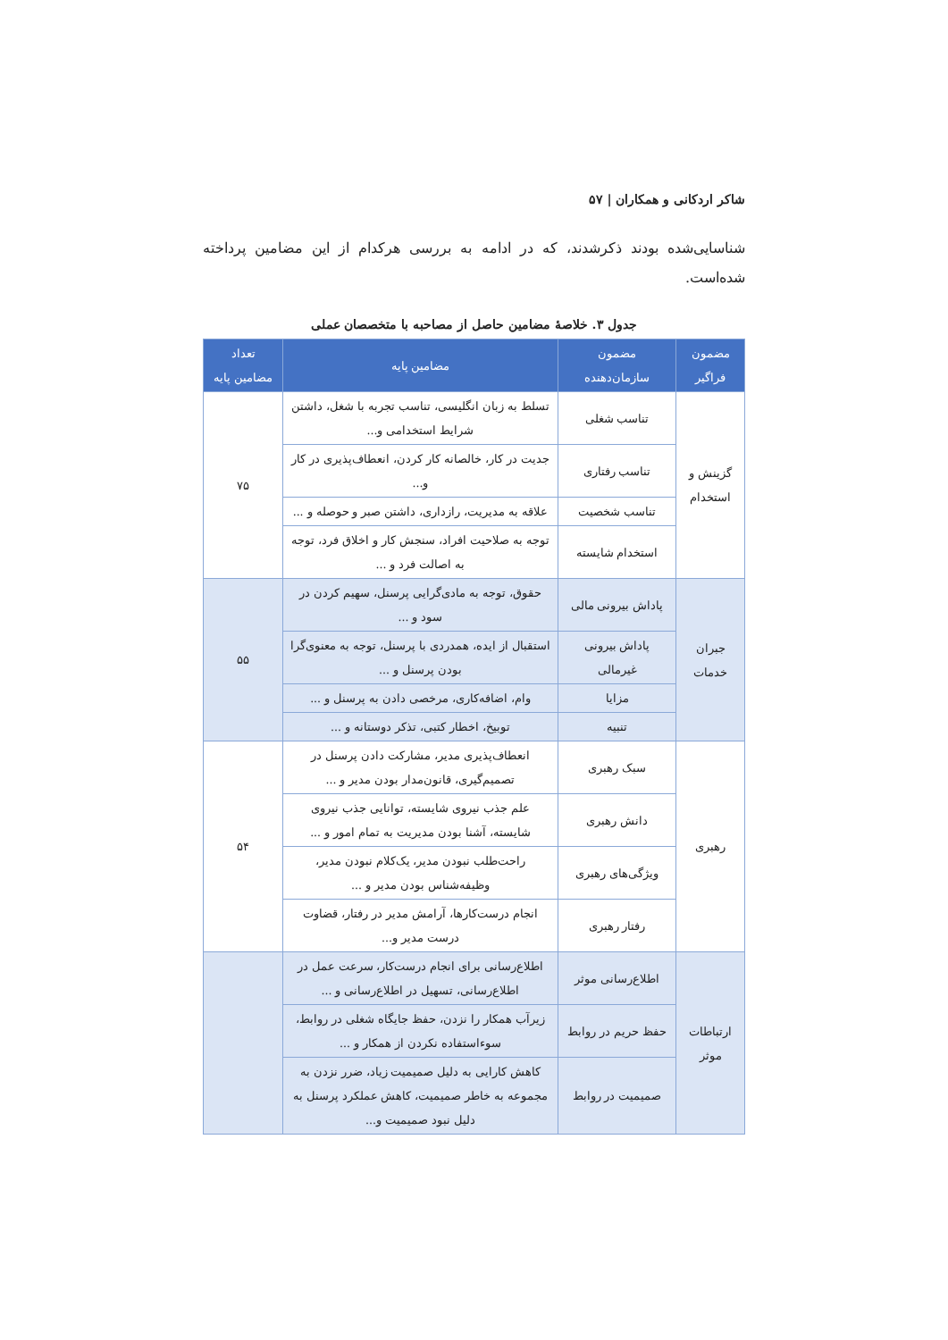شاکر اردکانی و همکاران | ۵۷
شناسایی‌شده بودند ذکرشدند، که در ادامه به بررسی هرکدام از این مضامین پرداخته شده‌است.
جدول ۳. خلاصهٔ مضامین حاصل از مصاحبه با متخصصان عملی
| مضمون فراگیر | مضمون سازمان‌دهنده | مضامین پایه | تعداد مضامین پایه |
| --- | --- | --- | --- |
| گزینش و استخدام | تناسب شغلی | تسلط به زبان انگلیسی، تناسب تجربه با شغل، داشتن شرایط استخدامی و... | ۷۵ |
| | تناسب رفتاری | جدیت در کار، خالصانه کار کردن، انعطاف‌پذیری در کار و... | |
| | تناسب شخصیت | علاقه به مدیریت، رازداری، داشتن صبر و حوصله و ... | |
| | استخدام شایسته | توجه به صلاحیت افراد، سنجش کار و اخلاق فرد، توجه به اصالت فرد و ... | |
| جبران خدمات | پاداش بیرونی مالی | حقوق، توجه به مادی‌گرایی پرسنل، سهیم کردن در سود و ... | ۵۵ |
| | پاداش بیرونی غیرمالی | استقبال از ایده، همدردی با پرسنل، توجه به معنوی‌گرا بودن پرسنل و ... | |
| | مزایا | وام، اضافه‌کاری، مرخصی دادن به پرسنل و ... | |
| | تنبیه | توبیخ، اخطار کتبی، تذکر دوستانه و ... | |
| رهبری | سبک رهبری | انعطاف‌پذیری مدیر، مشارکت دادن پرسنل در تصمیم‌گیری، قانون‌مدار بودن مدیر و ... | ۵۴ |
| | دانش رهبری | علم جذب نیروی شایسته، توانایی جذب نیروی شایسته، آشنا بودن مدیریت به تمام امور و ... | |
| | ویژگی‌های رهبری | راحت‌طلب نبودن مدیر، یک‌کلام نبودن مدیر، وظیفه‌شناس بودن مدیر و ... | |
| | رفتار رهبری | انجام درست‌کارها، آرامش مدیر در رفتار، قضاوت درست مدیر و... | |
| ارتباطات موثر | اطلاع‌رسانی موثر | اطلاع‌رسانی برای انجام درست‌کار، سرعت عمل در اطلاع‌رسانی، تسهیل در اطلاع‌رسانی و ... | |
| | حفظ حریم در روابط | زیرآب همکار را نزدن، حفظ جایگاه شغلی در روابط، سوءاستفاده نکردن از همکار و ... | |
| | صمیمیت در روابط | کاهش کارایی به دلیل صمیمیت زیاد، ضرر نزدن به مجموعه به خاطر صمیمیت، کاهش عملکرد پرسنل به دلیل نبود صمیمیت و... | |